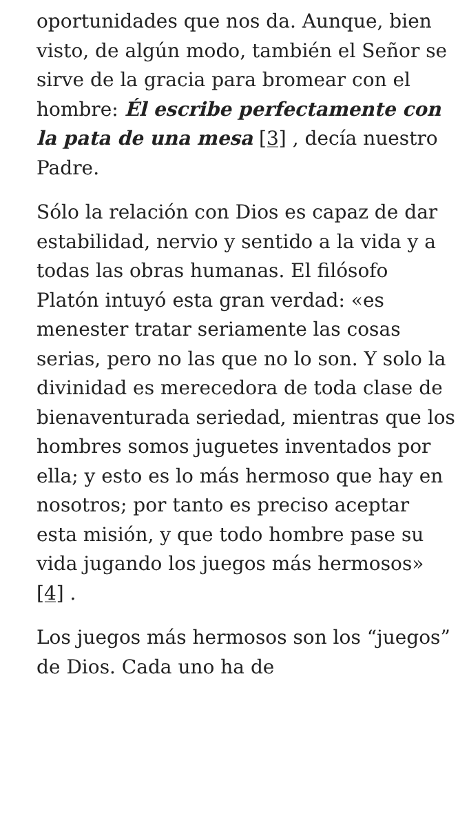oportunidades que nos da. Aunque, bien visto, de algún modo, también el Señor se sirve de la gracia para bromear con el hombre: Él escribe perfectamente con la pata de una mesa [3] , decía nuestro Padre.
Sólo la relación con Dios es capaz de dar estabilidad, nervio y sentido a la vida y a todas las obras humanas. El filósofo Platón intuyó esta gran verdad: «es menester tratar seriamente las cosas serias, pero no las que no lo son. Y solo la divinidad es merecedora de toda clase de bienaventurada seriedad, mientras que los hombres somos juguetes inventados por ella; y esto es lo más hermoso que hay en nosotros; por tanto es preciso aceptar esta misión, y que todo hombre pase su vida jugando los juegos más hermosos» [4] .
Los juegos más hermosos son los “juegos” de Dios. Cada uno ha de